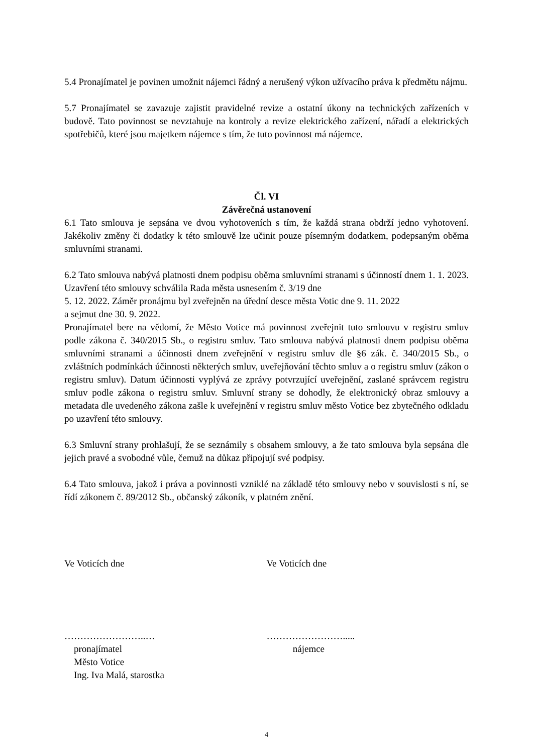5.4 Pronajímatel je povinen umožnit nájemci řádný a nerušený výkon užívacího práva k předmětu nájmu.
5.7 Pronajímatel se zavazuje zajistit pravidelné revize a ostatní úkony na technických zařízeních v budově. Tato povinnost se nevztahuje na kontroly a revize elektrického zařízení, nářadí a elektrických spotřebičů, které jsou majetkem nájemce s tím, že tuto povinnost má nájemce.
Čl. VI
Závěrečná ustanovení
6.1 Tato smlouva je sepsána ve dvou vyhotoveních s tím, že každá strana obdrží jedno vyhotovení. Jakékoliv změny či dodatky k této smlouvě lze učinit pouze písemným dodatkem, podepsaným oběma smluvními stranami.
6.2 Tato smlouva nabývá platnosti dnem podpisu oběma smluvními stranami s účinností dnem 1. 1. 2023. Uzavření této smlouvy schválila Rada města usnesením č. 3/19 dne
5. 12. 2022. Záměr pronájmu byl zveřejněn na úřední desce města Votic dne 9. 11. 2022
a sejmut dne 30. 9. 2022.
Pronajímatel bere na vědomí, že Město Votice má povinnost zveřejnit tuto smlouvu v registru smluv podle zákona č. 340/2015 Sb., o registru smluv. Tato smlouva nabývá platnosti dnem podpisu oběma smluvními stranami a účinnosti dnem zveřejnění v registru smluv dle §6 zák. č. 340/2015 Sb., o zvláštních podmínkách účinnosti některých smluv, uveřejňování těchto smluv a o registru smluv (zákon o registru smluv). Datum účinnosti vyplývá ze zprávy potvrzující uveřejnění, zaslané správcem registru smluv podle zákona o registru smluv. Smluvní strany se dohodly, že elektronický obraz smlouvy a metadata dle uvedeného zákona zašle k uveřejnění v registru smluv město Votice bez zbytečného odkladu po uzavření této smlouvy.
6.3 Smluvní strany prohlašují, že se seznámily s obsahem smlouvy, a že tato smlouva byla sepsána dle jejich pravé a svobodné vůle, čemuž na důkaz připojují své podpisy.
6.4 Tato smlouva, jakož i práva a povinnosti vzniklé na základě této smlouvy nebo v souvislosti s ní, se řídí zákonem č. 89/2012 Sb., občanský zákoník, v platném znění.
Ve Voticích dne Ve Voticích dne
……………………..…
pronajímatel
Město Votice
Ing. Iva Malá, starostka
…………………….....
nájemce
4